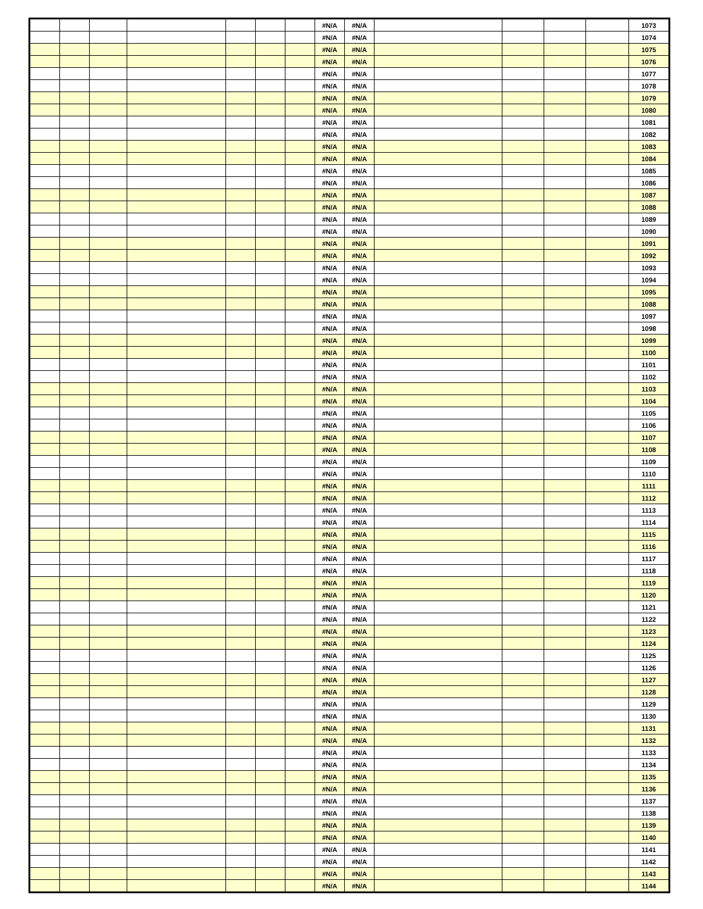| | | | | | | | #N/A | #N/A | | | | | 1073 |
| | | | | | | | #N/A | #N/A | | | | | 1074 |
| | | | | | | | #N/A | #N/A | | | | | 1075 |
| | | | | | | | #N/A | #N/A | | | | | 1076 |
| | | | | | | | #N/A | #N/A | | | | | 1077 |
| | | | | | | | #N/A | #N/A | | | | | 1078 |
| | | | | | | | #N/A | #N/A | | | | | 1079 |
| | | | | | | | #N/A | #N/A | | | | | 1080 |
| | | | | | | | #N/A | #N/A | | | | | 1081 |
| | | | | | | | #N/A | #N/A | | | | | 1082 |
| | | | | | | | #N/A | #N/A | | | | | 1083 |
| | | | | | | | #N/A | #N/A | | | | | 1084 |
| | | | | | | | #N/A | #N/A | | | | | 1085 |
| | | | | | | | #N/A | #N/A | | | | | 1086 |
| | | | | | | | #N/A | #N/A | | | | | 1087 |
| | | | | | | | #N/A | #N/A | | | | | 1088 |
| | | | | | | | #N/A | #N/A | | | | | 1089 |
| | | | | | | | #N/A | #N/A | | | | | 1090 |
| | | | | | | | #N/A | #N/A | | | | | 1091 |
| | | | | | | | #N/A | #N/A | | | | | 1092 |
| | | | | | | | #N/A | #N/A | | | | | 1093 |
| | | | | | | | #N/A | #N/A | | | | | 1094 |
| | | | | | | | #N/A | #N/A | | | | | 1095 |
| | | | | | | | #N/A | #N/A | | | | | 1088 |
| | | | | | | | #N/A | #N/A | | | | | 1097 |
| | | | | | | | #N/A | #N/A | | | | | 1098 |
| | | | | | | | #N/A | #N/A | | | | | 1099 |
| | | | | | | | #N/A | #N/A | | | | | 1100 |
| | | | | | | | #N/A | #N/A | | | | | 1101 |
| | | | | | | | #N/A | #N/A | | | | | 1102 |
| | | | | | | | #N/A | #N/A | | | | | 1103 |
| | | | | | | | #N/A | #N/A | | | | | 1104 |
| | | | | | | | #N/A | #N/A | | | | | 1105 |
| | | | | | | | #N/A | #N/A | | | | | 1106 |
| | | | | | | | #N/A | #N/A | | | | | 1107 |
| | | | | | | | #N/A | #N/A | | | | | 1108 |
| | | | | | | | #N/A | #N/A | | | | | 1109 |
| | | | | | | | #N/A | #N/A | | | | | 1110 |
| | | | | | | | #N/A | #N/A | | | | | 1111 |
| | | | | | | | #N/A | #N/A | | | | | 1112 |
| | | | | | | | #N/A | #N/A | | | | | 1113 |
| | | | | | | | #N/A | #N/A | | | | | 1114 |
| | | | | | | | #N/A | #N/A | | | | | 1115 |
| | | | | | | | #N/A | #N/A | | | | | 1116 |
| | | | | | | | #N/A | #N/A | | | | | 1117 |
| | | | | | | | #N/A | #N/A | | | | | 1118 |
| | | | | | | | #N/A | #N/A | | | | | 1119 |
| | | | | | | | #N/A | #N/A | | | | | 1120 |
| | | | | | | | #N/A | #N/A | | | | | 1121 |
| | | | | | | | #N/A | #N/A | | | | | 1122 |
| | | | | | | | #N/A | #N/A | | | | | 1123 |
| | | | | | | | #N/A | #N/A | | | | | 1124 |
| | | | | | | | #N/A | #N/A | | | | | 1125 |
| | | | | | | | #N/A | #N/A | | | | | 1126 |
| | | | | | | | #N/A | #N/A | | | | | 1127 |
| | | | | | | | #N/A | #N/A | | | | | 1128 |
| | | | | | | | #N/A | #N/A | | | | | 1129 |
| | | | | | | | #N/A | #N/A | | | | | 1130 |
| | | | | | | | #N/A | #N/A | | | | | 1131 |
| | | | | | | | #N/A | #N/A | | | | | 1132 |
| | | | | | | | #N/A | #N/A | | | | | 1133 |
| | | | | | | | #N/A | #N/A | | | | | 1134 |
| | | | | | | | #N/A | #N/A | | | | | 1135 |
| | | | | | | | #N/A | #N/A | | | | | 1136 |
| | | | | | | | #N/A | #N/A | | | | | 1137 |
| | | | | | | | #N/A | #N/A | | | | | 1138 |
| | | | | | | | #N/A | #N/A | | | | | 1139 |
| | | | | | | | #N/A | #N/A | | | | | 1140 |
| | | | | | | | #N/A | #N/A | | | | | 1141 |
| | | | | | | | #N/A | #N/A | | | | | 1142 |
| | | | | | | | #N/A | #N/A | | | | | 1143 |
| | | | | | | | #N/A | #N/A | | | | | 1144 |